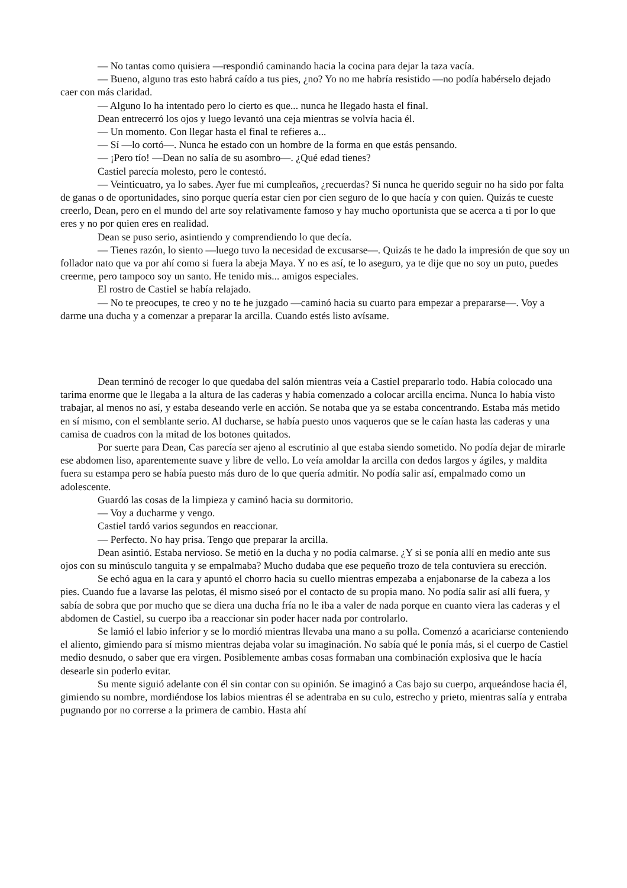— No tantas como quisiera —respondió caminando hacia la cocina para dejar la taza vacía.
— Bueno, alguno tras esto habrá caído a tus pies, ¿no? Yo no me habría resistido —no podía habérselo dejado caer con más claridad.
— Alguno lo ha intentado pero lo cierto es que... nunca he llegado hasta el final.
Dean entrecerró los ojos y luego levantó una ceja mientras se volvía hacia él.
— Un momento. Con llegar hasta el final te refieres a...
— Sí —lo cortó—. Nunca he estado con un hombre de la forma en que estás pensando.
— ¡Pero tío! —Dean no salía de su asombro—. ¿Qué edad tienes?
Castiel parecía molesto, pero le contestó.
— Veinticuatro, ya lo sabes. Ayer fue mi cumpleaños, ¿recuerdas? Si nunca he querido seguir no ha sido por falta de ganas o de oportunidades, sino porque quería estar cien por cien seguro de lo que hacía y con quien. Quizás te cueste creerlo, Dean, pero en el mundo del arte soy relativamente famoso y hay mucho oportunista que se acerca a ti por lo que eres y no por quien eres en realidad.
Dean se puso serio, asintiendo y comprendiendo lo que decía.
— Tienes razón, lo siento —luego tuvo la necesidad de excusarse—. Quizás te he dado la impresión de que soy un follador nato que va por ahí como si fuera la abeja Maya. Y no es así, te lo aseguro, ya te dije que no soy un puto, puedes creerme, pero tampoco soy un santo. He tenido mis... amigos especiales.
El rostro de Castiel se había relajado.
— No te preocupes, te creo y no te he juzgado —caminó hacia su cuarto para empezar a prepararse—. Voy a darme una ducha y a comenzar a preparar la arcilla. Cuando estés listo avísame.
Dean terminó de recoger lo que quedaba del salón mientras veía a Castiel prepararlo todo. Había colocado una tarima enorme que le llegaba a la altura de las caderas y había comenzado a colocar arcilla encima. Nunca lo había visto trabajar, al menos no así, y estaba deseando verle en acción. Se notaba que ya se estaba concentrando. Estaba más metido en sí mismo, con el semblante serio. Al ducharse, se había puesto unos vaqueros que se le caían hasta las caderas y una camisa de cuadros con la mitad de los botones quitados.
Por suerte para Dean, Cas parecía ser ajeno al escrutinio al que estaba siendo sometido. No podía dejar de mirarle ese abdomen liso, aparentemente suave y libre de vello. Lo veía amoldar la arcilla con dedos largos y ágiles, y maldita fuera su estampa pero se había puesto más duro de lo que quería admitir. No podía salir así, empalmado como un adolescente.
Guardó las cosas de la limpieza y caminó hacia su dormitorio.
— Voy a ducharme y vengo.
Castiel tardó varios segundos en reaccionar.
— Perfecto. No hay prisa. Tengo que preparar la arcilla.
Dean asintió. Estaba nervioso. Se metió en la ducha y no podía calmarse. ¿Y si se ponía allí en medio ante sus ojos con su minúsculo tanguita y se empalmaba? Mucho dudaba que ese pequeño trozo de tela contuviera su erección.
Se echó agua en la cara y apuntó el chorro hacia su cuello mientras empezaba a enjabonarse de la cabeza a los pies. Cuando fue a lavarse las pelotas, él mismo siseó por el contacto de su propia mano. No podía salir así allí fuera, y sabía de sobra que por mucho que se diera una ducha fría no le iba a valer de nada porque en cuanto viera las caderas y el abdomen de Castiel, su cuerpo iba a reaccionar sin poder hacer nada por controlarlo.
Se lamió el labio inferior y se lo mordió mientras llevaba una mano a su polla. Comenzó a acariciarse conteniendo el aliento, gimiendo para sí mismo mientras dejaba volar su imaginación. No sabía qué le ponía más, si el cuerpo de Castiel medio desnudo, o saber que era virgen. Posiblemente ambas cosas formaban una combinación explosiva que le hacía desearle sin poderlo evitar.
Su mente siguió adelante con él sin contar con su opinión. Se imaginó a Cas bajo su cuerpo, arqueándose hacia él, gimiendo su nombre, mordiéndose los labios mientras él se adentraba en su culo, estrecho y prieto, mientras salía y entraba pugnando por no correrse a la primera de cambio. Hasta ahí